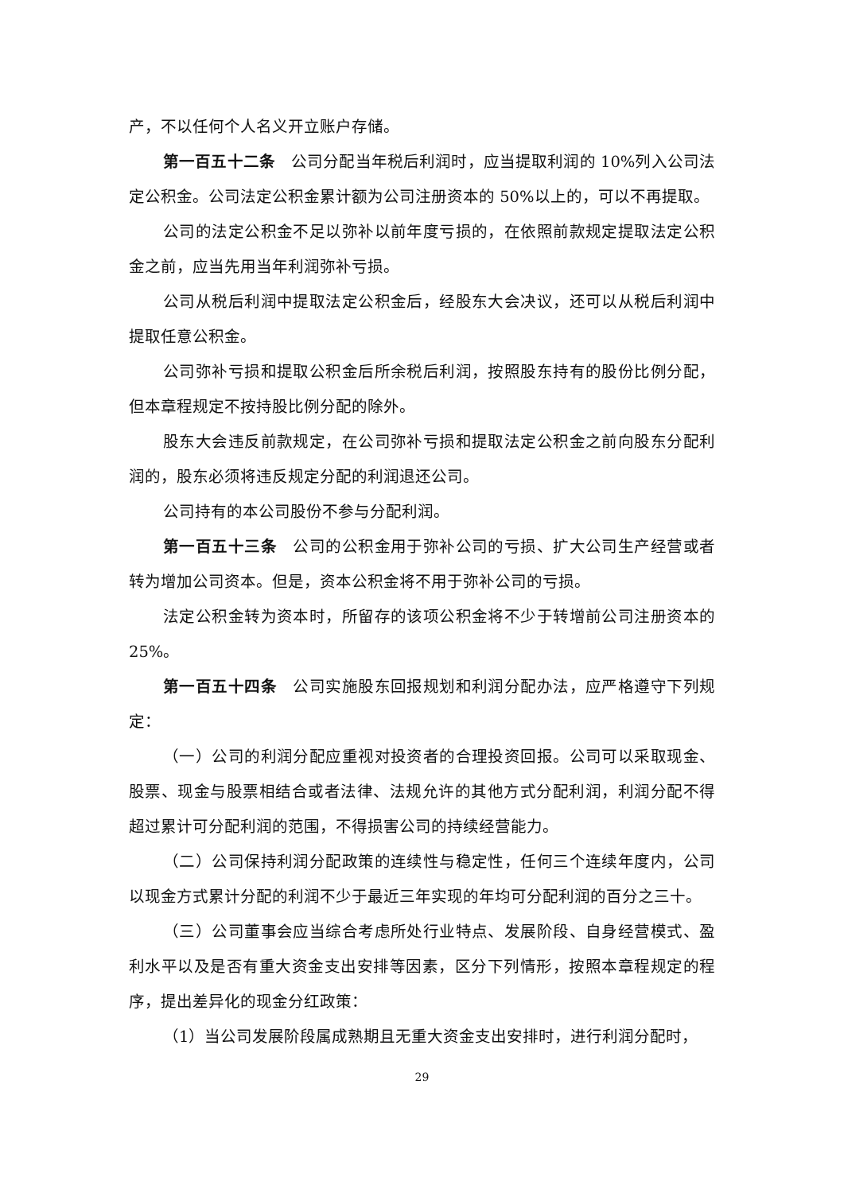产，不以任何个人名义开立账户存储。
第一百五十二条　公司分配当年税后利润时，应当提取利润的 10%列入公司法定公积金。公司法定公积金累计额为公司注册资本的 50%以上的，可以不再提取。
公司的法定公积金不足以弥补以前年度亏损的，在依照前款规定提取法定公积金之前，应当先用当年利润弥补亏损。
公司从税后利润中提取法定公积金后，经股东大会决议，还可以从税后利润中提取任意公积金。
公司弥补亏损和提取公积金后所余税后利润，按照股东持有的股份比例分配，但本章程规定不按持股比例分配的除外。
股东大会违反前款规定，在公司弥补亏损和提取法定公积金之前向股东分配利润的，股东必须将违反规定分配的利润退还公司。
公司持有的本公司股份不参与分配利润。
第一百五十三条　公司的公积金用于弥补公司的亏损、扩大公司生产经营或者转为增加公司资本。但是，资本公积金将不用于弥补公司的亏损。
法定公积金转为资本时，所留存的该项公积金将不少于转增前公司注册资本的 25%。
第一百五十四条　公司实施股东回报规划和利润分配办法，应严格遵守下列规定：
（一）公司的利润分配应重视对投资者的合理投资回报。公司可以采取现金、股票、现金与股票相结合或者法律、法规允许的其他方式分配利润，利润分配不得超过累计可分配利润的范围，不得损害公司的持续经营能力。
（二）公司保持利润分配政策的连续性与稳定性，任何三个连续年度内，公司以现金方式累计分配的利润不少于最近三年实现的年均可分配利润的百分之三十。
（三）公司董事会应当综合考虑所处行业特点、发展阶段、自身经营模式、盈利水平以及是否有重大资金支出安排等因素，区分下列情形，按照本章程规定的程序，提出差异化的现金分红政策：
（1）当公司发展阶段属成熟期且无重大资金支出安排时，进行利润分配时，
29